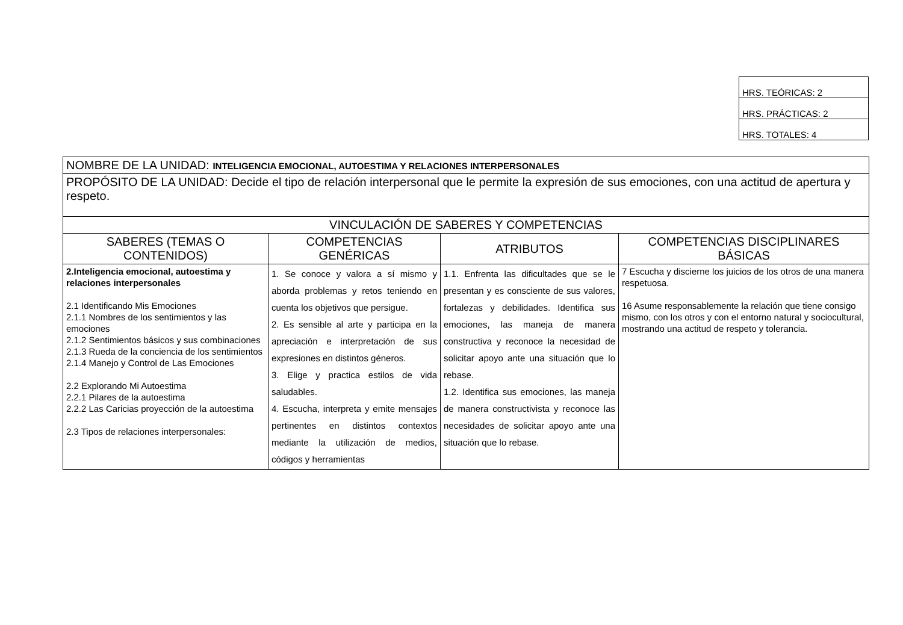| HRS. TEÓRICAS: 2 |
| HRS. PRÁCTICAS: 2 |
| HRS. TOTALES: 4 |
| NOMBRE DE LA UNIDAD: INTELIGENCIA EMOCIONAL, AUTOESTIMA Y RELACIONES INTERPERSONALES | | | |
| PROPÓSITO DE LA UNIDAD: Decide el tipo de relación interpersonal que le permite la expresión de sus emociones, con una actitud de apertura y respeto. | | | |
| VINCULACIÓN DE SABERES Y COMPETENCIAS | | | |
| SABERES (TEMAS O CONTENIDOS) | COMPETENCIAS GENÉRICAS | ATRIBUTOS | COMPETENCIAS DISCIPLINARES BÁSICAS |
| 2.Inteligencia emocional, autoestima y relaciones interpersonales 2.1 Identificando Mis Emociones 2.1.1 Nombres de los sentimientos y las emociones 2.1.2 Sentimientos básicos y sus combinaciones 2.1.3 Rueda de la conciencia de los sentimientos 2.1.4 Manejo y Control de Las Emociones 2.2 Explorando Mi Autoestima 2.2.1 Pilares de la autoestima 2.2.2 Las Caricias proyección de la autoestima 2.3 Tipos de relaciones interpersonales: | 1. Se conoce y valora a sí mismo y aborda problemas y retos teniendo en cuenta los objetivos que persigue. 2. Es sensible al arte y participa en la apreciación e interpretación de sus expresiones en distintos géneros. 3. Elige y practica estilos de vida saludables. 4. Escucha, interpreta y emite mensajes pertinentes en distintos contextos mediante la utilización de medios, códigos y herramientas | 1.1. Enfrenta las dificultades que se le presentan y es consciente de sus valores, fortalezas y debilidades. Identifica sus emociones, las maneja de manera constructiva y reconoce la necesidad de solicitar apoyo ante una situación que lo rebase. 1.2. Identifica sus emociones, las maneja de manera constructivista y reconoce las necesidades de solicitar apoyo ante una situación que lo rebase. | 7 Escucha y discierne los juicios de los otros de una manera respetuosa. 16 Asume responsablemente la relación que tiene consigo mismo, con los otros y con el entorno natural y sociocultural, mostrando una actitud de respeto y tolerancia. |